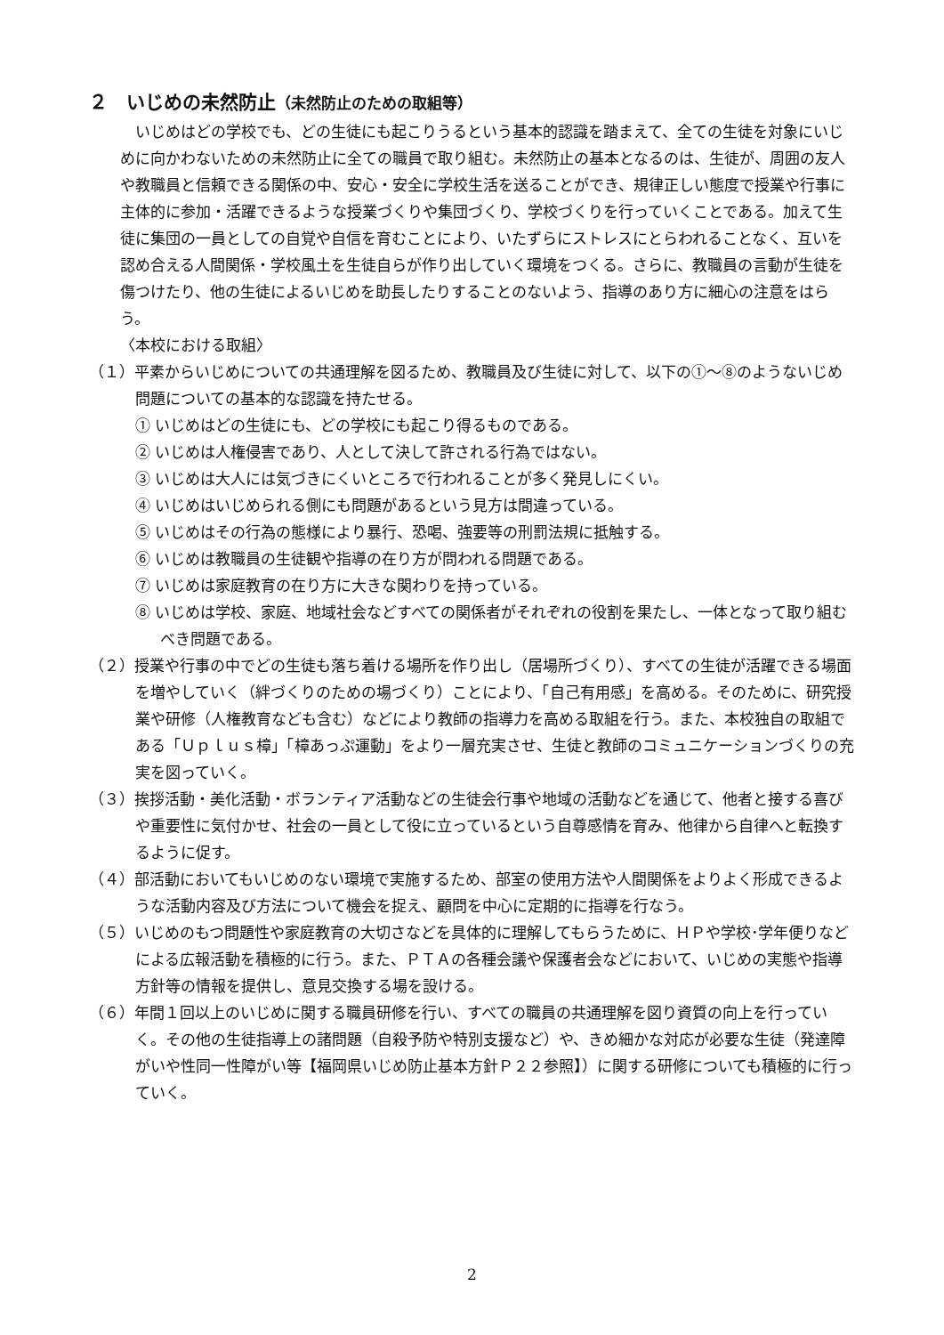２　いじめの未然防止（未然防止のための取組等）
いじめはどの学校でも、どの生徒にも起こりうるという基本的認識を踏まえて、全ての生徒を対象にいじめに向かわないための未然防止に全ての職員で取り組む。未然防止の基本となるのは、生徒が、周囲の友人や教職員と信頼できる関係の中、安心・安全に学校生活を送ることができ、規律正しい態度で授業や行事に主体的に参加・活躍できるような授業づくりや集団づくり、学校づくりを行っていくことである。加えて生徒に集団の一員としての自覚や自信を育むことにより、いたずらにストレスにとらわれることなく、互いを認め合える人間関係・学校風土を生徒自らが作り出していく環境をつくる。さらに、教職員の言動が生徒を傷つけたり、他の生徒によるいじめを助長したりすることのないよう、指導のあり方に細心の注意をはらう。
〈本校における取組〉
（１）平素からいじめについての共通理解を図るため、教職員及び生徒に対して、以下の①～⑧のようないじめ問題についての基本的な認識を持たせる。
① いじめはどの生徒にも、どの学校にも起こり得るものである。
② いじめは人権侵害であり、人として決して許される行為ではない。
③ いじめは大人には気づきにくいところで行われることが多く発見しにくい。
④ いじめはいじめられる側にも問題があるという見方は間違っている。
⑤ いじめはその行為の態様により暴行、恐喝、強要等の刑罰法規に抵触する。
⑥ いじめは教職員の生徒観や指導の在り方が問われる問題である。
⑦ いじめは家庭教育の在り方に大きな関わりを持っている。
⑧ いじめは学校、家庭、地域社会などすべての関係者がそれぞれの役割を果たし、一体となって取り組むべき問題である。
（２）授業や行事の中でどの生徒も落ち着ける場所を作り出し（居場所づくり）、すべての生徒が活躍できる場面を増やしていく（絆づくりのための場づくり）ことにより、「自己有用感」を高める。そのために、研究授業や研修（人権教育なども含む）などにより教師の指導力を高める取組を行う。また、本校独自の取組である「Ｕｐｌｕｓ樟」「樟あっぷ運動」をより一層充実させ、生徒と教師のコミュニケーションづくりの充実を図っていく。
（３）挨拶活動・美化活動・ボランティア活動などの生徒会行事や地域の活動などを通じて、他者と接する喜びや重要性に気付かせ、社会の一員として役に立っているという自尊感情を育み、他律から自律へと転換するように促す。
（４）部活動においてもいじめのない環境で実施するため、部室の使用方法や人間関係をよりよく形成できるような活動内容及び方法について機会を捉え、顧問を中心に定期的に指導を行なう。
（５）いじめのもつ問題性や家庭教育の大切さなどを具体的に理解してもらうために、ＨＰや学校･学年便りなどによる広報活動を積極的に行う。また、ＰＴＡの各種会議や保護者会などにおいて、いじめの実態や指導方針等の情報を提供し、意見交換する場を設ける。
（６）年間１回以上のいじめに関する職員研修を行い、すべての職員の共通理解を図り資質の向上を行っていく。その他の生徒指導上の諸問題（自殺予防や特別支援など）や、きめ細かな対応が必要な生徒（発達障がいや性同一性障がい等【福岡県いじめ防止基本方針Ｐ２２参照】）に関する研修についても積極的に行っていく。
2